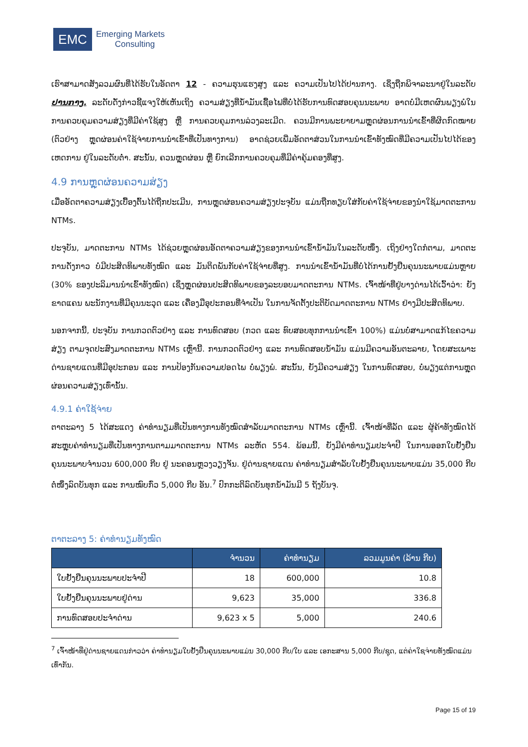EMC
Emerging Markets
Consulting
ເຮົາສາມາດສັງລວມຜົນທີ່ໄດ້ຮັບໃນອັດຕາ 12 - ຄວາມຮຸນແຮງສູງ ແລະ ຄວາມເປັນໄປໄດ້ປານກາງ. ເຊິ່ງຖືກພິຈາລະນາຢູ່ໃນລະດັບ ປານກາງ. ລະດັບດັ່ງກ່າວຊີ້ແຈງໃຫ້ເຫັນເຖິງ ຄວາມສ່ຽງທີ່ນ້ຳມັນເຊື້ອໄຟທີ່ບໍ່ໄດ້ຮັບການທົດສອບຄຸນນະພາບ ອາດບໍ່ມີເຫດຜົນພຽງພໍໃນການຄວບຄຸມຄວາມສ່ຽງທີ່ມີຄ່າໃຊ້ສູງ ຫຼື ການຄວບຄຸມການລ່ວງລະເມີດ. ຄວນມີການພະຍາຍາມຫຼຸດຜ່ອນການນຳເຂົ້າທີ່ຜິດກົດໝາຍ (ຕົວຢ່າງ ຫຼຸດຜ່ອນຄ່າໃຊ້ຈ່າຍການນຳເຂົ້າທີ່ເປັນທາງການ) ອາດຊ່ວຍເພີ່ມອັດຕາສ່ວນໃນການນຳເຂົ້າທັງໝົດທີ່ມີຄວາມເປັນໄປໄດ້ຂອງເຫດການ ຢູ່ໃນລະດັບຕ່ຳ. ສະນັ້ນ, ຄວນຫຼຸດຜ່ອນ ຫຼື ຍົກເລີກການຄວບຄຸມທີ່ມີຄ່າຄຸ້ມຄອງທີ່ສູງ.
4.9 ການຫຼຸດຜ່ອນຄວາມສ່ຽງ
ເມື່ອອັດຕາຄວາມສ່ຽງເບື້ອງຕົ້ນໄດ້ຖືກປະເມີນ, ການຫຼຸດຜ່ອນຄວາມສ່ຽງປະຈຸບັນ ແມ່ນຖືກທຽບໃສ່ກັບຄ່າໃຊ້ຈ່າຍຂອງນຳໃຊ້ມາດຕະການ NTMs.
ປະຈຸບັນ, ມາດຕະການ NTMs ໄດ້ຊ່ວຍຫຼຸດຜ່ອນອັດຕາຄວາມສ່ຽງຂອງການນຳເຂົ້ານ້ຳມັນໃນລະດັບໜຶ່ງ. ເຖິງຢ່າງໃດກໍຕາມ, ມາດຕະການດັ່ງກາວ ບໍ່ມີປະສິດທິພາບທັງໝົດ ແລະ ມັນຕິດພັນກັບຄ່າໃຊ້ຈ່າຍທີ່ສູງ. ການນຳເຂົ້ານ້ຳມັນທີ່ບໍ່ໄດ້ການຢັ້ງຢືນຄຸນນະພາບແມ່ນຫຼາຍ (30% ຂອງປະລິມານນຳເຂົ້າທັງໝົດ) ເຊິ່ງຫຼຸດຜ່ອນປະສິດທິພາບຂອງລະບອບມາດຕະການ NTMs. ເຈົ້າໜ້າທີ່ຢູ່ບາງດ່ານໄດ້ເວົ້າວ່າ: ຍັງຂາດແຄນ ພະນັກງານທີ່ມີຄຸນນະວຸດ ແລະ ເຄື່ອງມືອຸປະກອນທີ່ຈຳເປັນ ໃນການຈັດຕັ້ງປະຕິບັດມາດຕະການ NTMs ຢ່າງມີປະສິດທິພາບ.
ນອກຈາກນີ້, ປະຈຸບັນ ການກວດຕົວຢ່າງ ແລະ ການທົດສອບ (ກວດ ແລະ ທົບສອບທຸກການນຳເຂົ້າ 100%) ແມ່ນບໍ່ສາມາດແກ້ໄຂຄວາມສ່ຽງ ຕາມຈຸດປະສົງມາດຕະການ NTMs ເຫຼົ່ານີ້. ການກວດຕົວຢ່າງ ແລະ ການທົດສອບນ້ຳມັນ ແມ່ນມີຄວາມອັນຕະລາຍ, ໂດຍສະເພາະດ່ານຊາຍແດນທີ່ມີອຸປະກອນ ແລະ ການປ້ອງກັນຄວາມປອດໄພ ບໍ່ພຽງພໍ. ສະນັ້ນ, ຍັງມີຄວາມສ່ຽງ ໃນການທົດສອບ, ບໍ່ພຽງແຕ່ການຫຼຸດຜ່ອນຄວາມສ່ຽງເທົ່ານັ້ນ.
4.9.1 ຄ່າໃຊ້ຈ່າຍ
ຕາຕະລາງ 5 ໄດ້ສະແດງ ຄ່າທຳນຽມທີ່ເປັນທາງການທັງໝົດສຳລັບມາດຕະການ NTMs ເຫຼົ່ານີ້. ເຈົ້າໜ້າທີ່ລັດ ແລະ ຜູ້ຄ້າທັງໝົດໄດ້ສະຫຼຸບຄ່າທຳນຽມທີ່ເປັນທາງການຕາມມາດຕະການ NTMs ລະຫັດ 554. ພ້ອມນີ້, ຍັງມີຄ່າທຳນຽມປະຈຳປີ ໃນການອອກໃບຢັ້ງຢືນຄຸນນະພາບຈຳນວນ 600,000 ກີບ ຢູ່ ນະຄອນຫຼວງວຽງຈັນ. ຢູ່ດ່ານຊາຍແດນ ຄ່າທຳນຽມສຳລັບໃບຢັ້ງຢືນຄຸນນະພາບແມ່ນ 35,000 ກີບຕໍ່ໜຶ່ງລົດບັນທຸກ ແລະ ການໝົບກົ່ວ 5,000 ກີບ ອັນ.<sup>7</sup> ປົກກະຕິລົດບັນທຸກນ້ຳມັນມີ 5 ຖັງບັນຈຸ.
ຕາຕະລາງ 5: ຄ່າທຳນຽມທັງໝົດ
| | ຈຳນວນ | ຄ່າທຳນຽມ | ລວມມູນຄ່າ (ລ້ານ ກີບ) |
| --- | --- | --- | --- |
| ໃບຢັ້ງຢືນຄຸນນະພາບປະຈຳປີ | 18 | 600,000 | 10.8 |
| ໃບຢັ້ງຢືນຄຸນນະພາບຢູ່ດ່ານ | 9,623 | 35,000 | 336.8 |
| ການທົດສອບປະຈຳດ່ານ | 9,623 x 5 | 5,000 | 240.6 |
<sup>7</sup> ເຈົ້າໜ້າທີ່ຢູ່ດ່ານຊາຍແດນກ່າວວ່າ ຄ່າທຳນຽມໃບຢັ້ງຢືນຄຸນນະພາບແມ່ນ 30,000 ກີບ/ໃບ ແລະ ເອກະສານ 5,000 ກີບ/ຊຸດ, ແຕ່ຄ່າໃຊຈ່າຍທັງໝົດແມ່ນເທົ່າກັນ.
Page 15 of 19